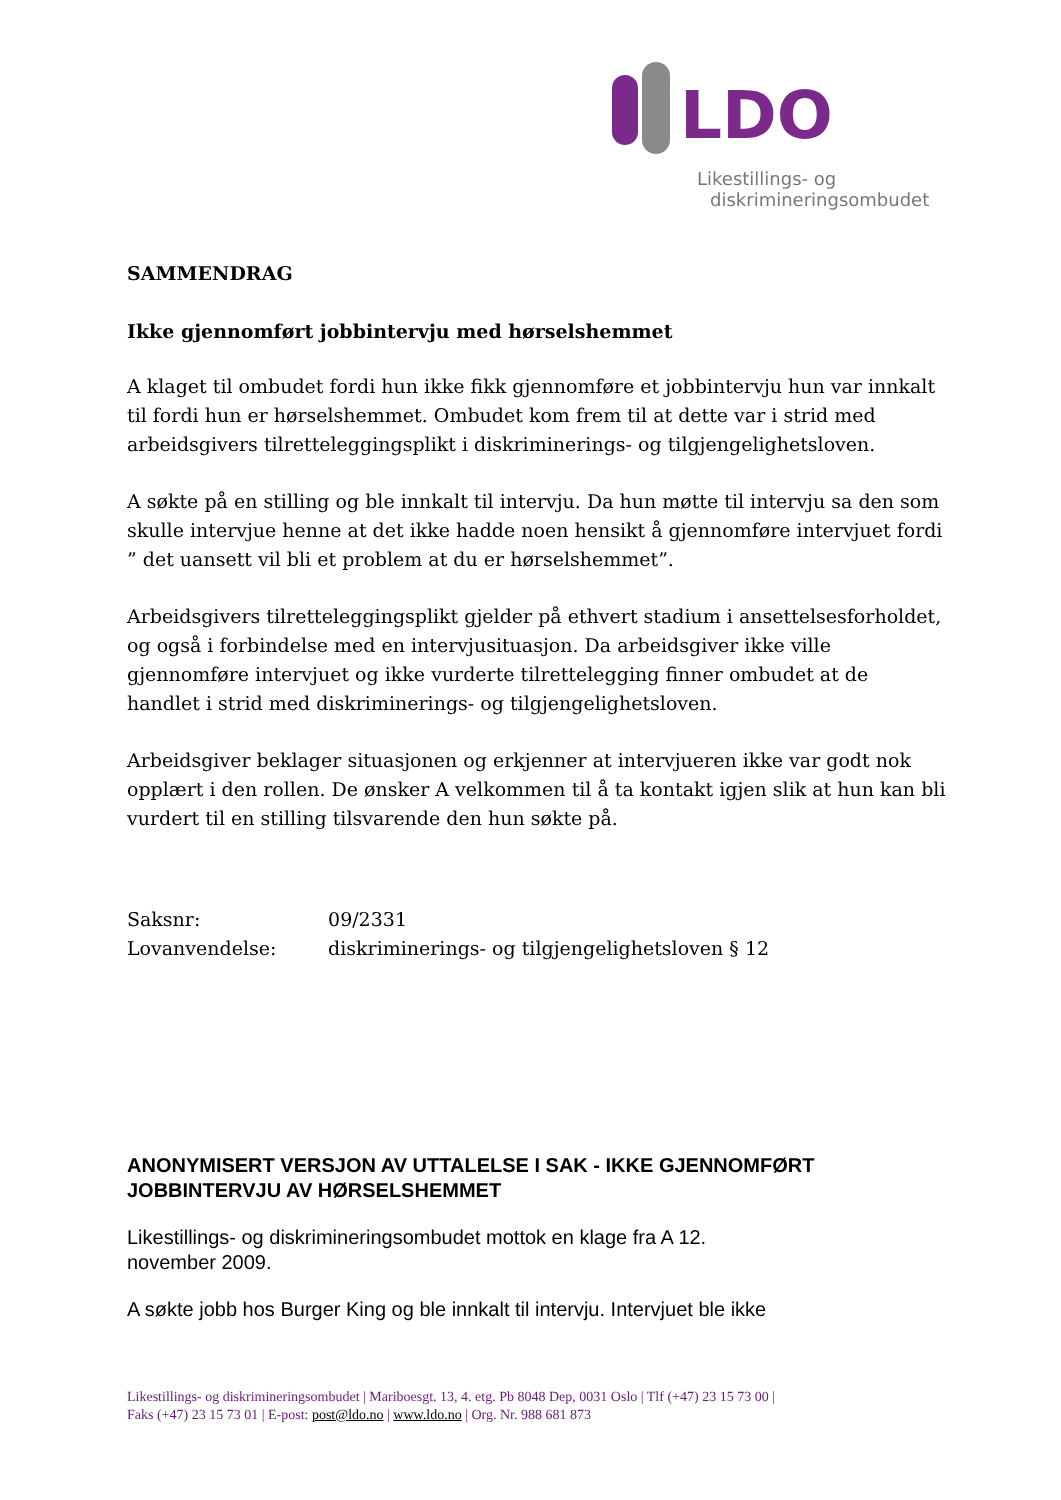LDO
Likestillings- og
diskrimineringsombudet
SAMMENDRAG
Ikke gjennomført jobbintervju med hørselshemmet
A klaget til ombudet fordi hun ikke fikk gjennomføre et jobbintervju hun var innkalt til fordi hun er hørselshemmet. Ombudet kom frem til at dette var i strid med arbeidsgivers tilretteleggingsplikt i diskriminerings- og tilgjengelighetsloven.
A søkte på en stilling og ble innkalt til intervju. Da hun møtte til intervju sa den som skulle intervjue henne at det ikke hadde noen hensikt å gjennomføre intervjuet fordi ” det uansett vil bli et problem at du er hørselshemmet”.
Arbeidsgivers tilretteleggingsplikt gjelder på ethvert stadium i ansettelsesforholdet, og også i forbindelse med en intervjusituasjon. Da arbeidsgiver ikke ville gjennomføre intervjuet og ikke vurderte tilrettelegging finner ombudet at de handlet i strid med diskriminerings- og tilgjengelighetsloven.
Arbeidsgiver beklager situasjonen og erkjenner at intervjueren ikke var godt nok opplært i den rollen. De ønsker A velkommen til å ta kontakt igjen slik at hun kan bli vurdert til en stilling tilsvarende den hun søkte på.
Saksnr: 09/2331
Lovanvendelse: diskriminerings- og tilgjengelighetsloven § 12
ANONYMISERT VERSJON AV UTTALELSE I SAK - IKKE GJENNOMFØRT JOBBINTERVJU AV HØRSELSHEMMET
Likestillings- og diskrimineringsombudet mottok en klage fra A 12.
november 2009.
A søkte jobb hos Burger King og ble innkalt til intervju. Intervjuet ble ikke
Likestillings- og diskrimineringsombudet | Mariboesgt. 13, 4. etg. Pb 8048 Dep, 0031 Oslo | Tlf (+47) 23 15 73 00 |
Faks (+47) 23 15 73 01 | E-post: post@ldo.no | www.ldo.no | Org. Nr. 988 681 873